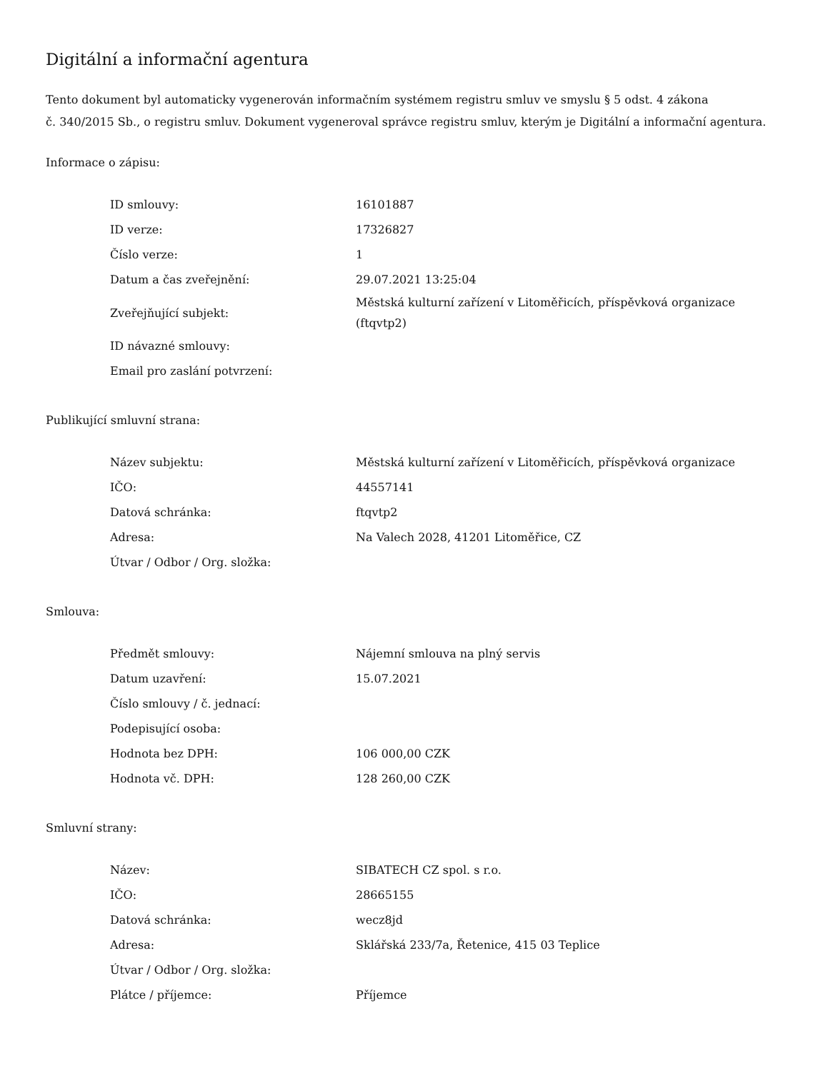Digitální a informační agentura
Tento dokument byl automaticky vygenerován informačním systémem registru smluv ve smyslu § 5 odst. 4 zákona
č. 340/2015 Sb., o registru smluv. Dokument vygeneroval správce registru smluv, kterým je Digitální a informační agentura.
Informace o zápisu:
| ID smlouvy: | 16101887 |
| ID verze: | 17326827 |
| Číslo verze: | 1 |
| Datum a čas zveřejnění: | 29.07.2021 13:25:04 |
| Zveřejňující subjekt: | Městská kulturní zařízení v Litoměřicích, příspěvková organizace (ftqvtp2) |
| ID návazné smlouvy: | |
| Email pro zaslání potvrzení: | |
Publikující smluvní strana:
| Název subjektu: | Městská kulturní zařízení v Litoměřicích, příspěvková organizace |
| IČO: | 44557141 |
| Datová schránka: | ftqvtp2 |
| Adresa: | Na Valech 2028, 41201 Litoměřice, CZ |
| Útvar / Odbor / Org. složka: | |
Smlouva:
| Předmět smlouvy: | Nájemní smlouva na plný servis |
| Datum uzavření: | 15.07.2021 |
| Číslo smlouvy / č. jednací: | |
| Podepisující osoba: | |
| Hodnota bez DPH: | 106 000,00 CZK |
| Hodnota vč. DPH: | 128 260,00 CZK |
Smluvní strany:
| Název: | SIBATECH CZ spol. s r.o. |
| IČO: | 28665155 |
| Datová schránka: | wecz8jd |
| Adresa: | Sklářská 233/7a, Řetenice, 415 03 Teplice |
| Útvar / Odbor / Org. složka: | |
| Plátce / příjemce: | Příjemce |